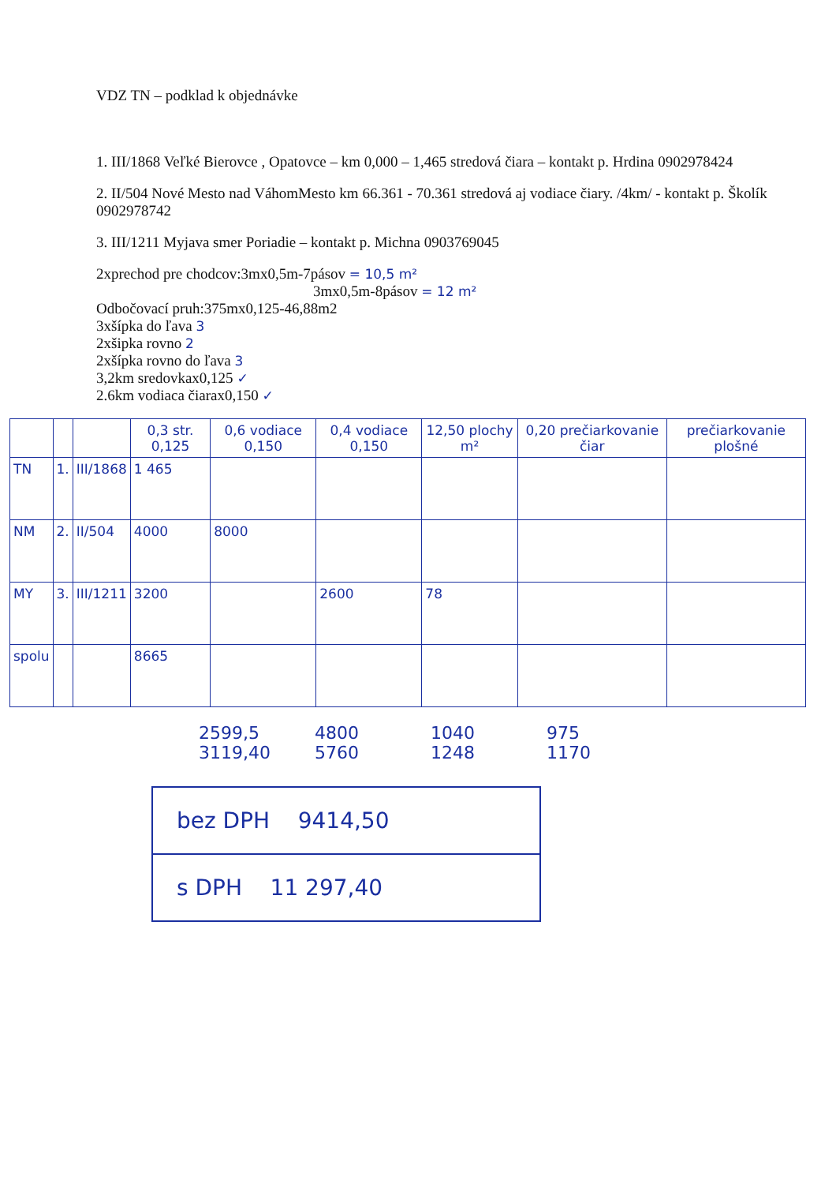VDZ TN – podklad k objednávke
1. III/1868 Veľké Bierovce , Opatovce – km 0,000 – 1,465 stredová čiara – kontakt p. Hrdina 0902978424
2. II/504 Nové Mesto nad VáhomMesto km 66.361 - 70.361 stredová aj vodiace čiary. /4km/ - kontakt p. Školík 0902978742
3. III/1211 Myjava smer Poriadie – kontakt p. Michna 0903769045
2xprechod pre chodcov:3mx0,5m-7pásov = 10,5 m²
3mx0,5m-8pásov = 12 m²
Odbočovací pruh:375mx0,125-46,88m2
3xšípka do ľava 3
2xšipka rovno 2
2xšípka rovno do ľava 3
3,2km sredovkax0,125 ✓
2.6km vodiaca čiarax0,150 ✓
| | | | 0,3 str. 0,125 | 0,6 vodiace 0,150 | 0,4 vodiace 0,150 | 12,50 plochy m² | 0,20 prečiarkovanie čiar | prečiarkovanie plošné |
| --- | --- | --- | --- | --- | --- | --- | --- | --- |
| TN | 1. | III/1868 | 1 465 | | | | | |
| NM | 2. | II/504 | 4000 | 8000 | | | | |
| MY | 3. | III/1211 | 3200 | | 2600 | 78 | | |
| spolu | | | 8665 | | | | | |
2599,5 4800 1040 975
3119,40 5760 1248 1170
bez DPH 9414,50
s DPH 11 297,40